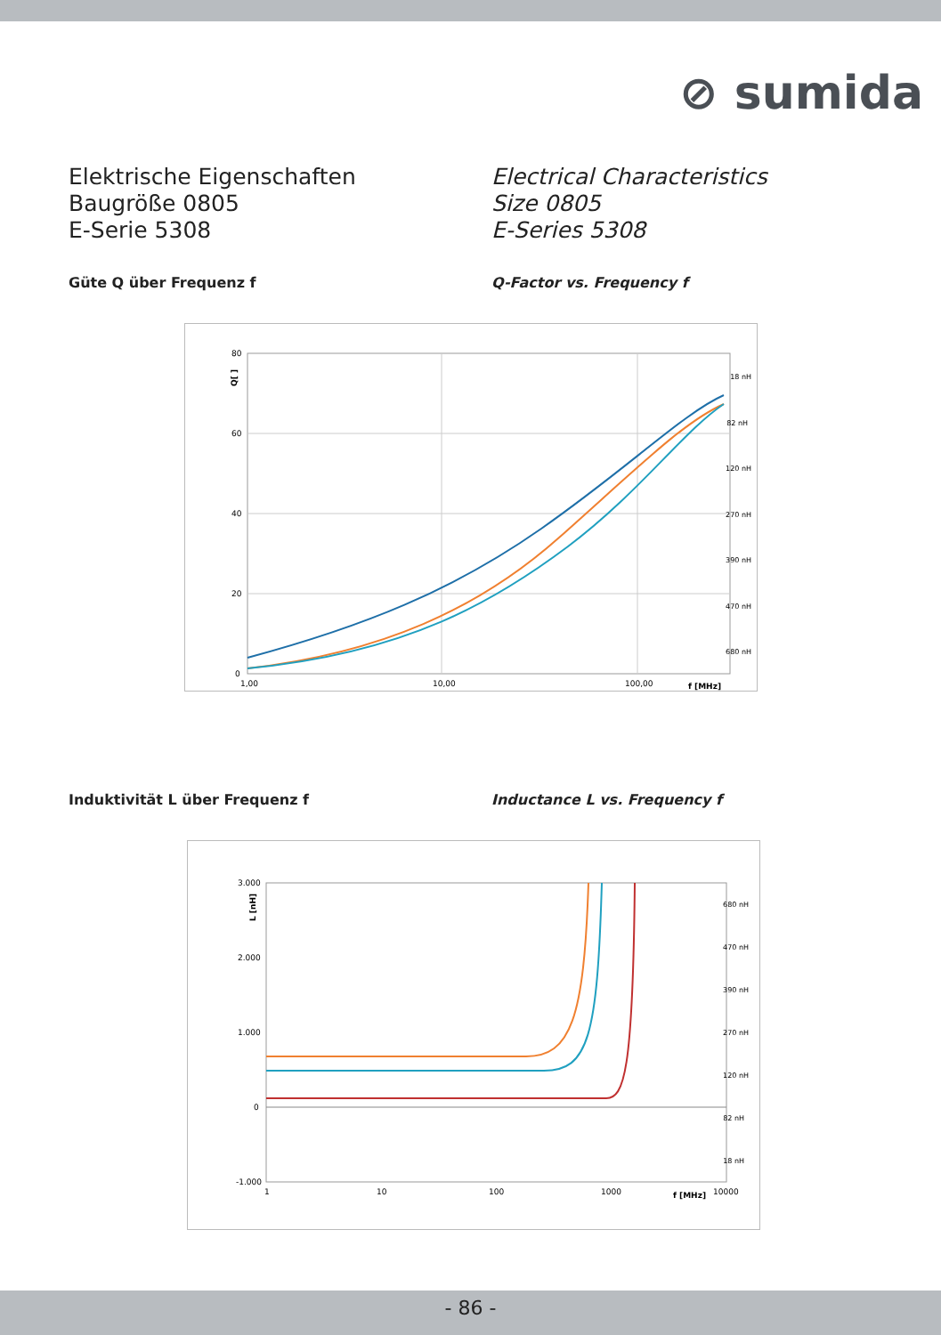⊘ sumida
Elektrische Eigenschaften
Baugröße 0805
E-Serie 5308
Electrical Characteristics
Size 0805
E-Series 5308
Güte Q über Frequenz f Q-Factor vs. Frequency f
80
60
40
20
0
1,00
10,00
100,00
f [MHz]
Q[ ]
18 nH
82 nH
120 nH
270 nH
390 nH
470 nH
680 nH
Induktivität L über Frequenz f Inductance L vs. Frequency f
3.000
2.000
1.000
0
-1.000
1
10
100
1000
f [MHz]
10000
L [nH]
680 nH
470 nH
390 nH
270 nH
120 nH
82 nH
18 nH
- 86 -